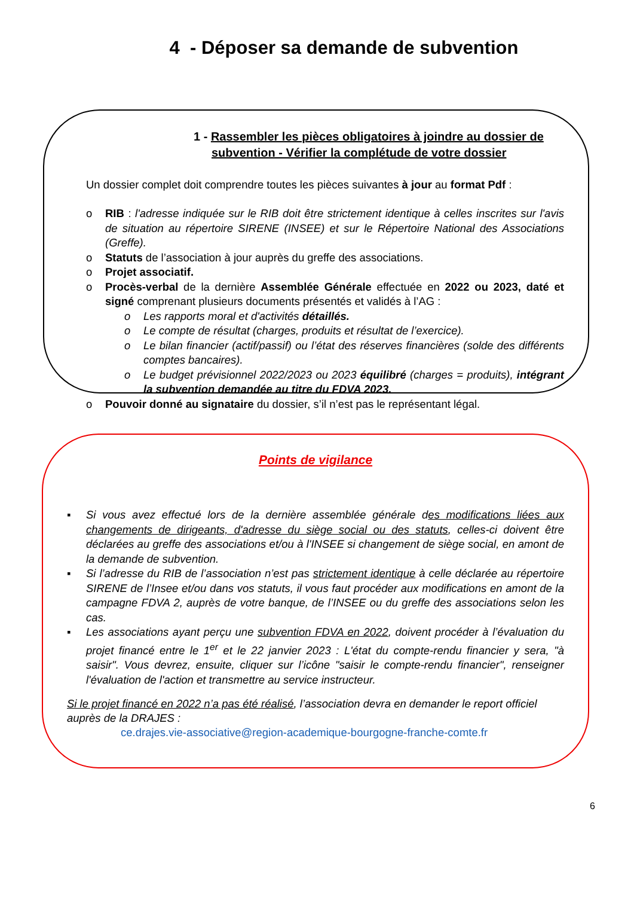4 - Déposer sa demande de subvention
1 - Rassembler les pièces obligatoires à joindre au dossier de subvention - Vérifier la complétude de votre dossier
Un dossier complet doit comprendre toutes les pièces suivantes à jour au format Pdf :
o RIB : l'adresse indiquée sur le RIB doit être strictement identique à celles inscrites sur l'avis de situation au répertoire SIRENE (INSEE) et sur le Répertoire National des Associations (Greffe).
o Statuts de l’association à jour auprès du greffe des associations.
o Projet associatif.
o Procès-verbal de la dernière Assemblée Générale effectuée en 2022 ou 2023, daté et signé comprenant plusieurs documents présentés et validés à l’AG :
o Les rapports moral et d'activités détaillés.
o Le compte de résultat (charges, produits et résultat de l’exercice).
o Le bilan financier (actif/passif) ou l’état des réserves financières (solde des différents comptes bancaires).
o Le budget prévisionnel 2022/2023 ou 2023 équilibré (charges = produits), intégrant la subvention demandée au titre du FDVA 2023.
o Pouvoir donné au signataire du dossier, s’il n’est pas le représentant légal.
Points de vigilance
▪ Si vous avez effectué lors de la dernière assemblée générale des modifications liées aux changements de dirigeants, d'adresse du siège social ou des statuts, celles-ci doivent être déclarées au greffe des associations et/ou à l'INSEE si changement de siège social, en amont de la demande de subvention.
▪ Si l’adresse du RIB de l’association n’est pas strictement identique à celle déclarée au répertoire SIRENE de l’Insee et/ou dans vos statuts, il vous faut procéder aux modifications en amont de la campagne FDVA 2, auprès de votre banque, de l’INSEE ou du greffe des associations selon les cas.
▪ Les associations ayant perçu une subvention FDVA en 2022, doivent procéder à l’évaluation du projet financé entre le 1<sup>er</sup> et le 22 janvier 2023 : L'état du compte-rendu financier y sera, "à saisir". Vous devrez, ensuite, cliquer sur l’icône "saisir le compte-rendu financier", renseigner l'évaluation de l'action et transmettre au service instructeur.
Si le projet financé en 2022 n’a pas été réalisé, l’association devra en demander le report officiel auprès de la DRAJES :
ce.drajes.vie-associative@region-academique-bourgogne-franche-comte.fr
6